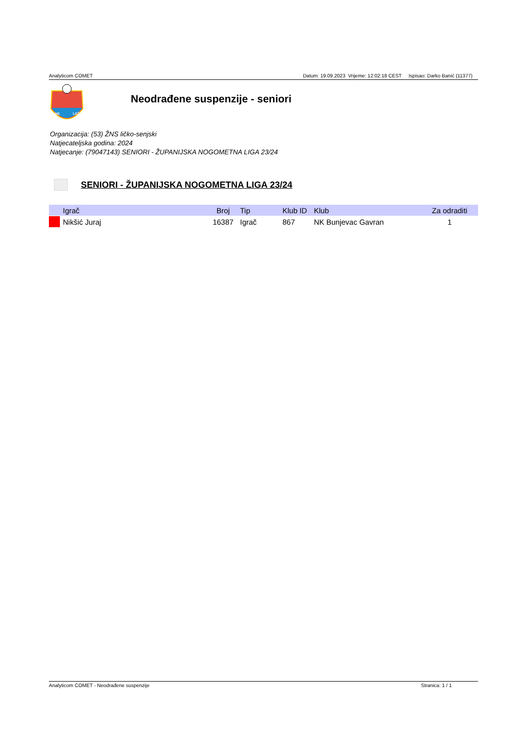Analyticom COMET Datum: 19.09.2023 Vrijeme: 12:02:18 CEST Ispisao: Darko Banić (11377)
NS
LSŽ
Neodrađene suspenzije - seniori
Organizacija: (53) ŽNS ličko-senjski
Natjecateljska godina: 2024
Natjecanje: (79047143) SENIORI - ŽUPANIJSKA NOGOMETNA LIGA 23/24
SENIORI - ŽUPANIJSKA NOGOMETNA LIGA 23/24
| | Igrač | Broj | Tip | Klub ID | Klub | Za odraditi |
| --- | --- | --- | --- | --- | --- | --- |
| | Nikšić Juraj | 16387 | Igrač | 867 | NK Bunjevac Gavran | 1 |
Analyticom COMET - Neodrađene suspenzije Stranica: 1 / 1